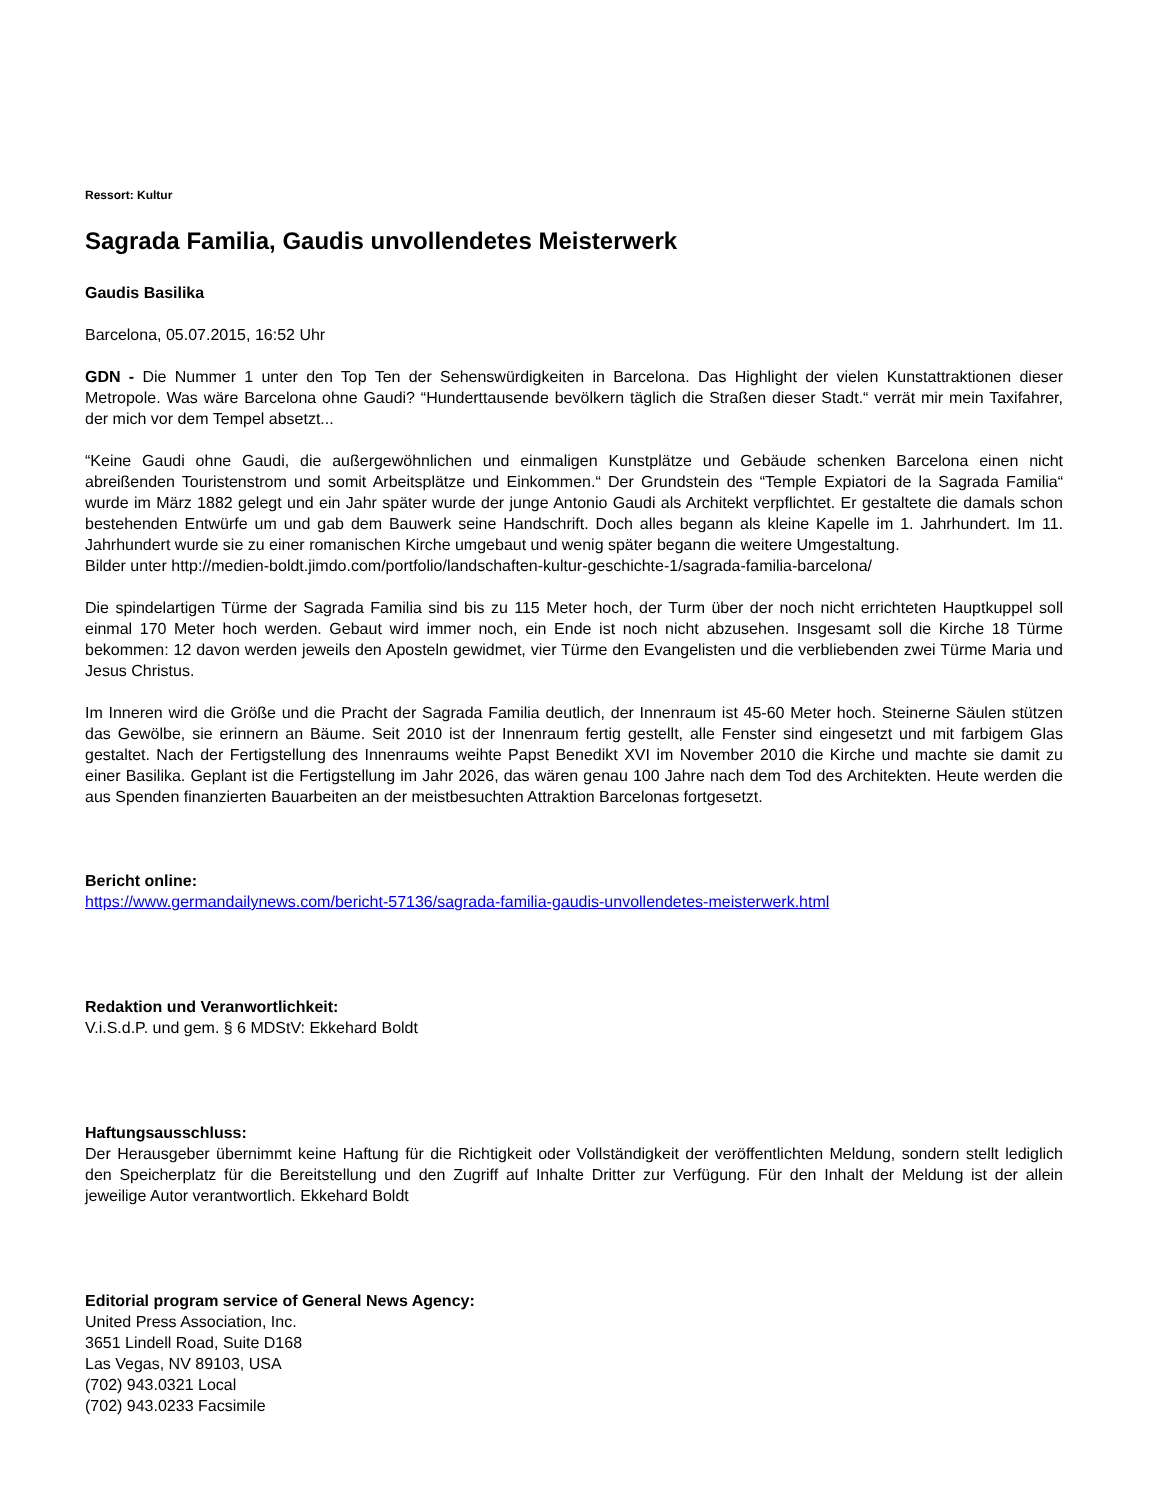Ressort: Kultur
Sagrada Familia, Gaudis unvollendetes Meisterwerk
Gaudis Basilika
Barcelona, 05.07.2015, 16:52 Uhr
GDN - Die Nummer 1 unter den Top Ten der Sehenswürdigkeiten in Barcelona. Das Highlight der vielen Kunstattraktionen dieser Metropole. Was wäre Barcelona ohne Gaudi? “Hunderttausende bevölkern täglich die Straßen dieser Stadt.“ verrät mir mein Taxifahrer, der mich vor dem Tempel absetzt...
“Keine Gaudi ohne Gaudi, die außergewöhnlichen und einmaligen Kunstplätze und Gebäude schenken Barcelona einen nicht abreißenden Touristenstrom und somit Arbeitsplätze und Einkommen.“ Der Grundstein des “Temple Expiatori de la Sagrada Familia“ wurde im März 1882 gelegt und ein Jahr später wurde der junge Antonio Gaudi als Architekt verpflichtet. Er gestaltete die damals schon bestehenden Entwürfe um und gab dem Bauwerk seine Handschrift. Doch alles begann als kleine Kapelle im 1. Jahrhundert. Im 11. Jahrhundert wurde sie zu einer romanischen Kirche umgebaut und wenig später begann die weitere Umgestaltung.
Bilder unter http://medien-boldt.jimdo.com/portfolio/landschaften-kultur-geschichte-1/sagrada-familia-barcelona/
Die spindelartigen Türme der Sagrada Familia sind bis zu 115 Meter hoch, der Turm über der noch nicht errichteten Hauptkuppel soll einmal 170 Meter hoch werden. Gebaut wird immer noch, ein Ende ist noch nicht abzusehen. Insgesamt soll die Kirche 18 Türme bekommen: 12 davon werden jeweils den Aposteln gewidmet, vier Türme den Evangelisten und die verbliebenden zwei Türme Maria und Jesus Christus.
Im Inneren wird die Größe und die Pracht der Sagrada Familia deutlich, der Innenraum ist 45-60 Meter hoch. Steinerne Säulen stützen das Gewölbe, sie erinnern an Bäume. Seit 2010 ist der Innenraum fertig gestellt, alle Fenster sind eingesetzt und mit farbigem Glas gestaltet. Nach der Fertigstellung des Innenraums weihte Papst Benedikt XVI im November 2010 die Kirche und machte sie damit zu einer Basilika. Geplant ist die Fertigstellung im Jahr 2026, das wären genau 100 Jahre nach dem Tod des Architekten. Heute werden die aus Spenden finanzierten Bauarbeiten an der meistbesuchten Attraktion Barcelonas fortgesetzt.
Bericht online:
https://www.germandailynews.com/bericht-57136/sagrada-familia-gaudis-unvollendetes-meisterwerk.html
Redaktion und Veranwortlichkeit:
V.i.S.d.P. und gem. § 6 MDStV: Ekkehard Boldt
Haftungsausschluss:
Der Herausgeber übernimmt keine Haftung für die Richtigkeit oder Vollständigkeit der veröffentlichten Meldung, sondern stellt lediglich den Speicherplatz für die Bereitstellung und den Zugriff auf Inhalte Dritter zur Verfügung. Für den Inhalt der Meldung ist der allein jeweilige Autor verantwortlich. Ekkehard Boldt
Editorial program service of General News Agency:
United Press Association, Inc.
3651 Lindell Road, Suite D168
Las Vegas, NV 89103, USA
(702) 943.0321 Local
(702) 943.0233 Facsimile